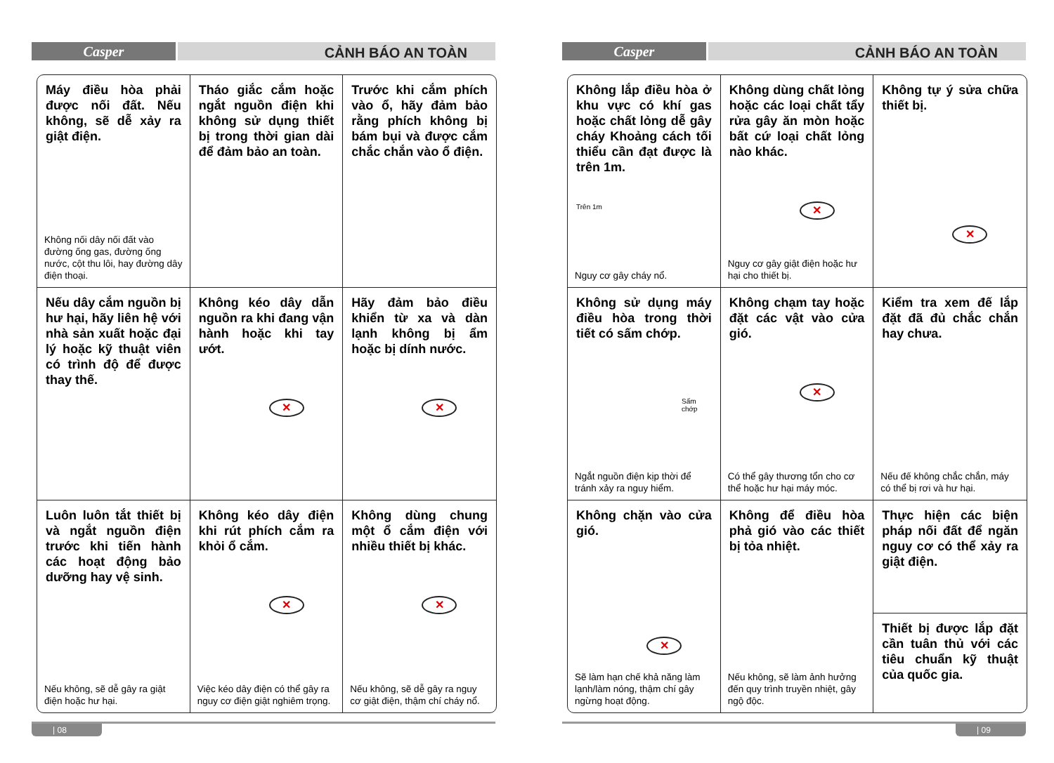Casper
CẢNH BÁO AN TOÀN
| Máy điều hòa phải được nối đất. Nếu không, sẽ dễ xảy ra giật điện. Không nối dây nối đất vào đường ống gas, đường ống nước, cột thu lôi, hay đường dây điện thoại. | Tháo giắc cắm hoặc ngắt nguồn điện khi không sử dụng thiết bị trong thời gian dài để đảm bảo an toàn. | Trước khi cắm phích vào ổ, hãy đảm bảo rằng phích không bị bám bụi và được cắm chắc chắn vào ổ điện. |
| Nếu dây cắm nguồn bị hư hại, hãy liên hệ với nhà sản xuất hoặc đại lý hoặc kỹ thuật viên có trình độ để được thay thế. | Không kéo dây dẫn nguồn ra khi đang vận hành hoặc khi tay ướt. ✕ | Hãy đảm bảo điều khiển từ xa và dàn lạnh không bị ẩm hoặc bị dính nước. ✕ |
| Luôn luôn tắt thiết bị và ngắt nguồn điện trước khi tiến hành các hoạt động bảo dưỡng hay vệ sinh. Nếu không, sẽ dễ gây ra giật điện hoặc hư hại. | Không kéo dây điện khi rút phích cắm ra khỏi ổ cắm. ✕ Việc kéo dây điện có thể gây ra nguy cơ điện giật nghiêm trọng. | Không dùng chung một ổ cắm điện với nhiều thiết bị khác. ✕ Nếu không, sẽ dễ gây ra nguy cơ giật điện, thậm chí cháy nổ. |
| 08
Casper
CẢNH BÁO AN TOÀN
| Không lắp điều hòa ở khu vực có khí gas hoặc chất lỏng dễ gây cháy Khoảng cách tối thiểu cần đạt được là trên 1m. Trên 1m Nguy cơ gây cháy nổ. | Không dùng chất lỏng hoặc các loại chất tẩy rửa gây ăn mòn hoặc bất cứ loại chất lỏng nào khác. ✕ Nguy cơ gây giật điện hoặc hư hại cho thiết bị. | Không tự ý sửa chữa thiết bị. ✕ |
| Không sử dụng máy điều hòa trong thời tiết có sấm chớp. Sấm chớp Ngắt nguồn điện kịp thời để tránh xảy ra nguy hiểm. | Không chạm tay hoặc đặt các vật vào cửa gió. ✕ Có thể gây thương tổn cho cơ thể hoặc hư hại máy móc. | Kiểm tra xem đế lắp đặt đã đủ chắc chắn hay chưa. Nếu đế không chắc chắn, máy có thể bị rơi và hư hại. |
| Không chặn vào cửa gió. ✕ Sẽ làm hạn chế khả năng làm lạnh/làm nóng, thậm chí gây ngừng hoạt động. | Không để điều hòa phả gió vào các thiết bị tỏa nhiệt. Nếu không, sẽ làm ảnh hưởng đến quy trình truyền nhiệt, gây ngộ độc. | Thực hiện các biện pháp nối đất để ngăn nguy cơ có thể xảy ra giật điện. Thiết bị được lắp đặt cần tuân thủ với các tiêu chuẩn kỹ thuật của quốc gia. |
| 09